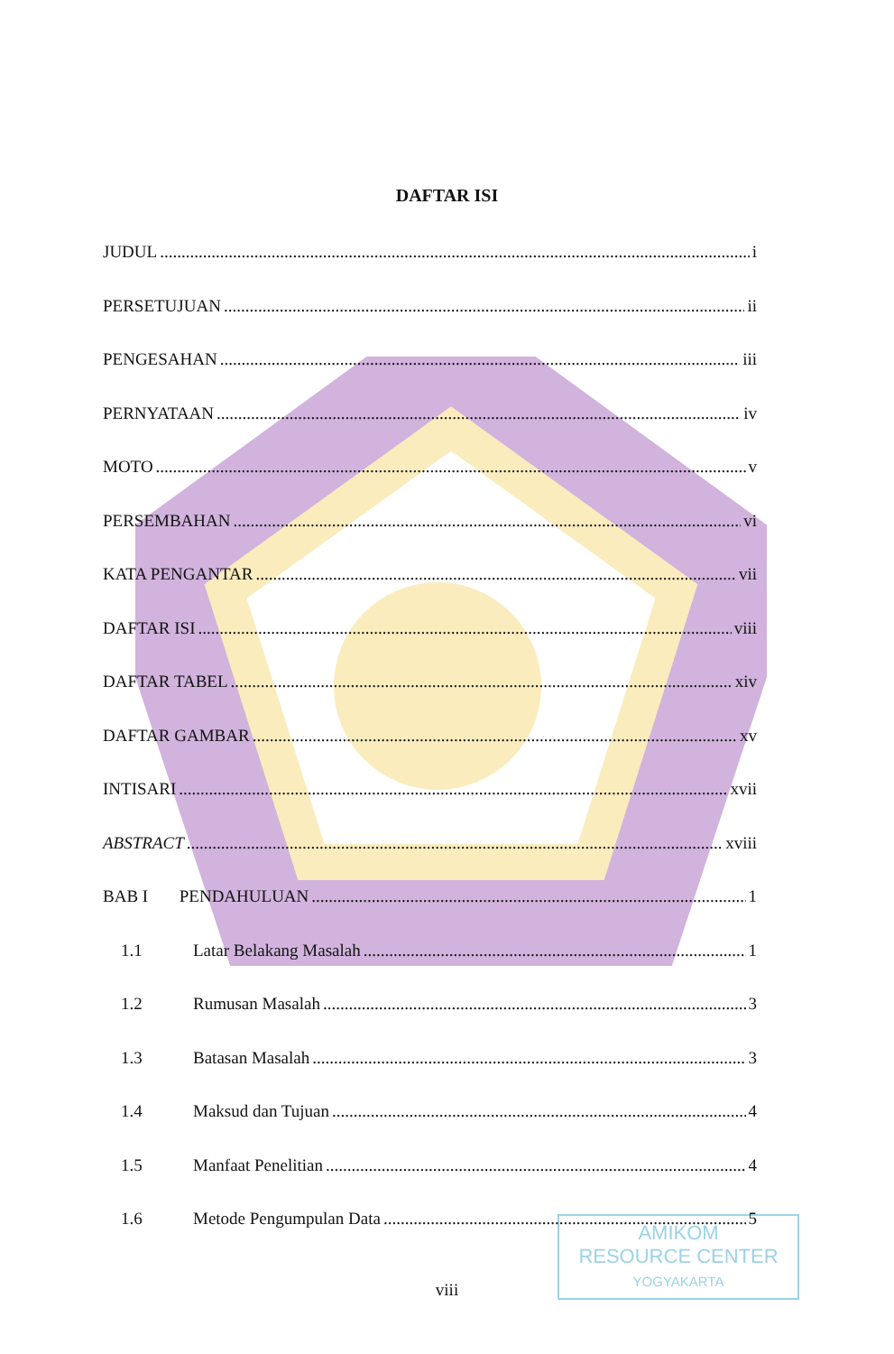DAFTAR ISI
JUDUL i
PERSETUJUAN ii
PENGESAHAN iii
PERNYATAAN iv
MOTO v
PERSEMBAHAN vi
KATA PENGANTAR vii
DAFTAR ISI viii
DAFTAR TABEL xiv
DAFTAR GAMBAR xv
INTISARI xvii
ABSTRACT xviii
BAB I PENDAHULUAN 1
1.1 Latar Belakang Masalah 1
1.2 Rumusan Masalah 3
1.3 Batasan Masalah 3
1.4 Maksud dan Tujuan 4
1.5 Manfaat Penelitian 4
1.6 Metode Pengumpulan Data 5
viii
AMIKOM
RESOURCE CENTER
YOGYAKARTA